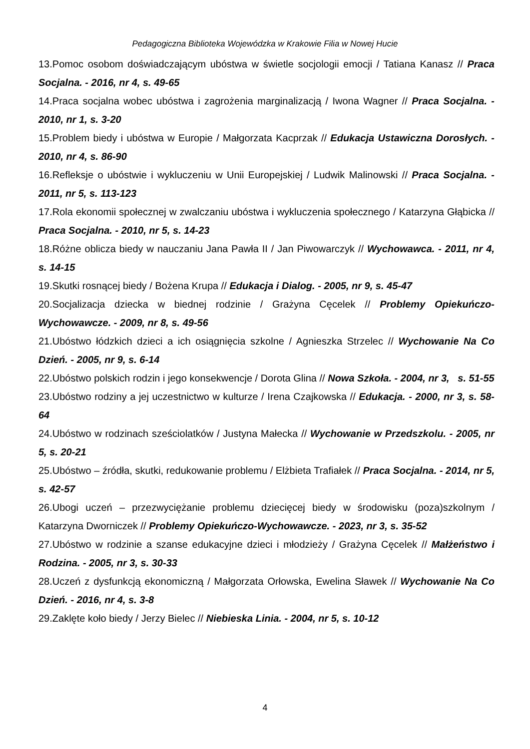Pedagogiczna Biblioteka Wojewódzka w Krakowie Filia w Nowej Hucie
13.Pomoc osobom doświadczającym ubóstwa w świetle socjologii emocji / Tatiana Kanasz // Praca Socjalna. - 2016, nr 4, s. 49-65
14.Praca socjalna wobec ubóstwa i zagrożenia marginalizacją / Iwona Wagner // Praca Socjalna. - 2010, nr 1, s. 3-20
15.Problem biedy i ubóstwa w Europie / Małgorzata Kacprzak // Edukacja Ustawiczna Dorosłych. - 2010, nr 4, s. 86-90
16.Refleksje o ubóstwie i wykluczeniu w Unii Europejskiej / Ludwik Malinowski // Praca Socjalna. - 2011, nr 5, s. 113-123
17.Rola ekonomii społecznej w zwalczaniu ubóstwa i wykluczenia społecznego / Katarzyna Głąbicka // Praca Socjalna. - 2010, nr 5, s. 14-23
18.Różne oblicza biedy w nauczaniu Jana Pawła II / Jan Piwowarczyk // Wychowawca. - 2011, nr 4, s. 14-15
19.Skutki rosnącej biedy / Bożena Krupa // Edukacja i Dialog. - 2005, nr 9, s. 45-47
20.Socjalizacja dziecka w biednej rodzinie / Grażyna Cęcelek // Problemy Opiekuńczo-Wychowawcze. - 2009, nr 8, s. 49-56
21.Ubóstwo łódzkich dzieci a ich osiągnięcia szkolne / Agnieszka Strzelec // Wychowanie Na Co Dzień. - 2005, nr 9, s. 6-14
22.Ubóstwo polskich rodzin i jego konsekwencje / Dorota Glina // Nowa Szkoła. - 2004, nr 3, s. 51-55
23.Ubóstwo rodziny a jej uczestnictwo w kulturze / Irena Czajkowska // Edukacja. - 2000, nr 3, s. 58-64
24.Ubóstwo w rodzinach sześciolatków / Justyna Małecka // Wychowanie w Przedszkolu. - 2005, nr 5, s. 20-21
25.Ubóstwo – źródła, skutki, redukowanie problemu / Elżbieta Trafiałek // Praca Socjalna. - 2014, nr 5, s. 42-57
26.Ubogi uczeń – przezwyciężanie problemu dziecięcej biedy w środowisku (poza)szkolnym / Katarzyna Dworniczek // Problemy Opiekuńczo-Wychowawcze. - 2023, nr 3, s. 35-52
27.Ubóstwo w rodzinie a szanse edukacyjne dzieci i młodzieży / Grażyna Cęcelek // Małżeństwo i Rodzina. - 2005, nr 3, s. 30-33
28.Uczeń z dysfunkcją ekonomiczną / Małgorzata Orłowska, Ewelina Sławek // Wychowanie Na Co Dzień. - 2016, nr 4, s. 3-8
29.Zaklęte koło biedy / Jerzy Bielec // Niebieska Linia. - 2004, nr 5, s. 10-12
4